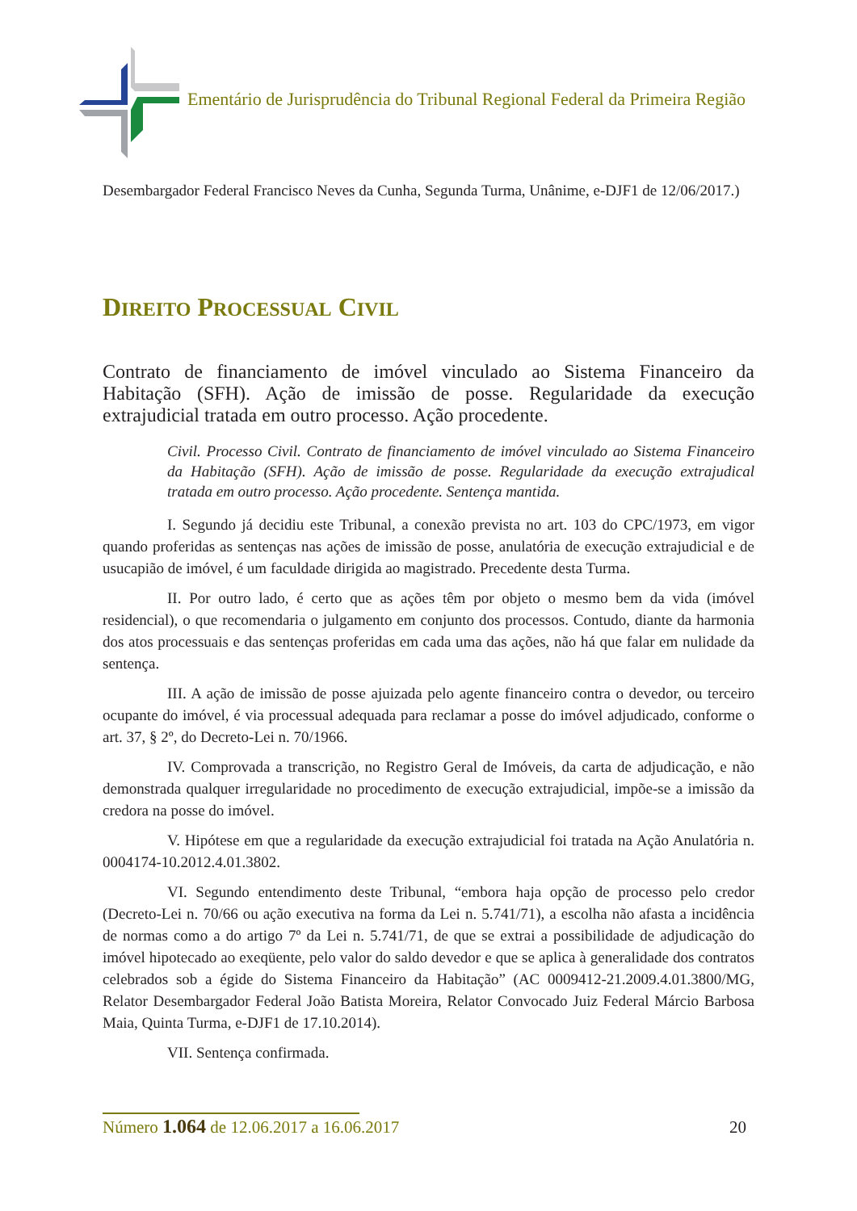Ementário de Jurisprudência do Tribunal Regional Federal da Primeira Região
Desembargador Federal Francisco Neves da Cunha, Segunda Turma, Unânime, e-DJF1 de 12/06/2017.)
DIREITO PROCESSUAL CIVIL
Contrato de financiamento de imóvel vinculado ao Sistema Financeiro da Habitação (SFH). Ação de imissão de posse. Regularidade da execução extrajudicial tratada em outro processo. Ação procedente.
Civil. Processo Civil. Contrato de financiamento de imóvel vinculado ao Sistema Financeiro da Habitação (SFH). Ação de imissão de posse. Regularidade da execução extrajudical tratada em outro processo. Ação procedente. Sentença mantida.
I. Segundo já decidiu este Tribunal, a conexão prevista no art. 103 do CPC/1973, em vigor quando proferidas as sentenças nas ações de imissão de posse, anulatória de execução extrajudicial e de usucapião de imóvel, é um faculdade dirigida ao magistrado. Precedente desta Turma.
II. Por outro lado, é certo que as ações têm por objeto o mesmo bem da vida (imóvel residencial), o que recomendaria o julgamento em conjunto dos processos. Contudo, diante da harmonia dos atos processuais e das sentenças proferidas em cada uma das ações, não há que falar em nulidade da sentença.
III. A ação de imissão de posse ajuizada pelo agente financeiro contra o devedor, ou terceiro ocupante do imóvel, é via processual adequada para reclamar a posse do imóvel adjudicado, conforme o art. 37, § 2º, do Decreto-Lei n. 70/1966.
IV. Comprovada a transcrição, no Registro Geral de Imóveis, da carta de adjudicação, e não demonstrada qualquer irregularidade no procedimento de execução extrajudicial, impõe-se a imissão da credora na posse do imóvel.
V. Hipótese em que a regularidade da execução extrajudicial foi tratada na Ação Anulatória n. 0004174-10.2012.4.01.3802.
VI. Segundo entendimento deste Tribunal, “embora haja opção de processo pelo credor (Decreto-Lei n. 70/66 ou ação executiva na forma da Lei n. 5.741/71), a escolha não afasta a incidência de normas como a do artigo 7º da Lei n. 5.741/71, de que se extrai a possibilidade de adjudicação do imóvel hipotecado ao exeqüente, pelo valor do saldo devedor e que se aplica à generalidade dos contratos celebrados sob a égide do Sistema Financeiro da Habitação” (AC 0009412-21.2009.4.01.3800/MG, Relator Desembargador Federal João Batista Moreira, Relator Convocado Juiz Federal Márcio Barbosa Maia, Quinta Turma, e-DJF1 de 17.10.2014).
VII. Sentença confirmada.
Número 1.064 de 12.06.2017 a 16.06.2017
20